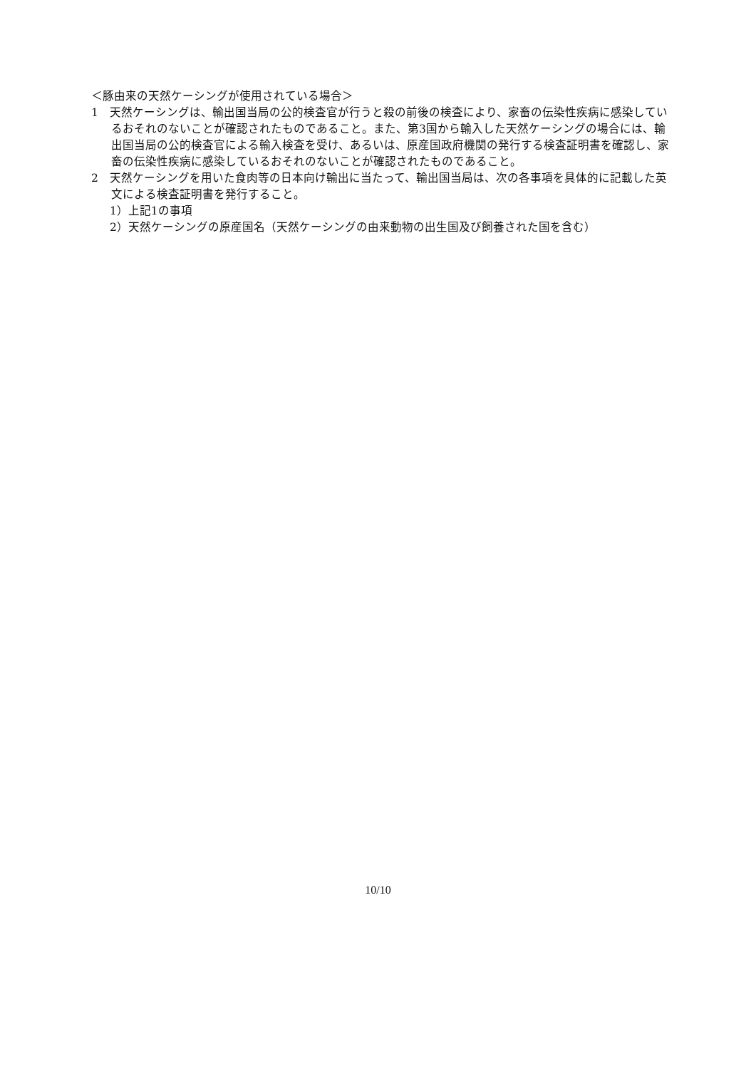＜豚由来の天然ケーシングが使用されている場合＞
1　天然ケーシングは、輸出国当局の公的検査官が行うと殺の前後の検査により、家畜の伝染性疾病に感染しているおそれのないことが確認されたものであること。また、第3国から輸入した天然ケーシングの場合には、輸出国当局の公的検査官による輸入検査を受け、あるいは、原産国政府機関の発行する検査証明書を確認し、家畜の伝染性疾病に感染しているおそれのないことが確認されたものであること。
2　天然ケーシングを用いた食肉等の日本向け輸出に当たって、輸出国当局は、次の各事項を具体的に記載した英文による検査証明書を発行すること。
1）上記1の事項
2）天然ケーシングの原産国名（天然ケーシングの由来動物の出生国及び飼養された国を含む）
10/10